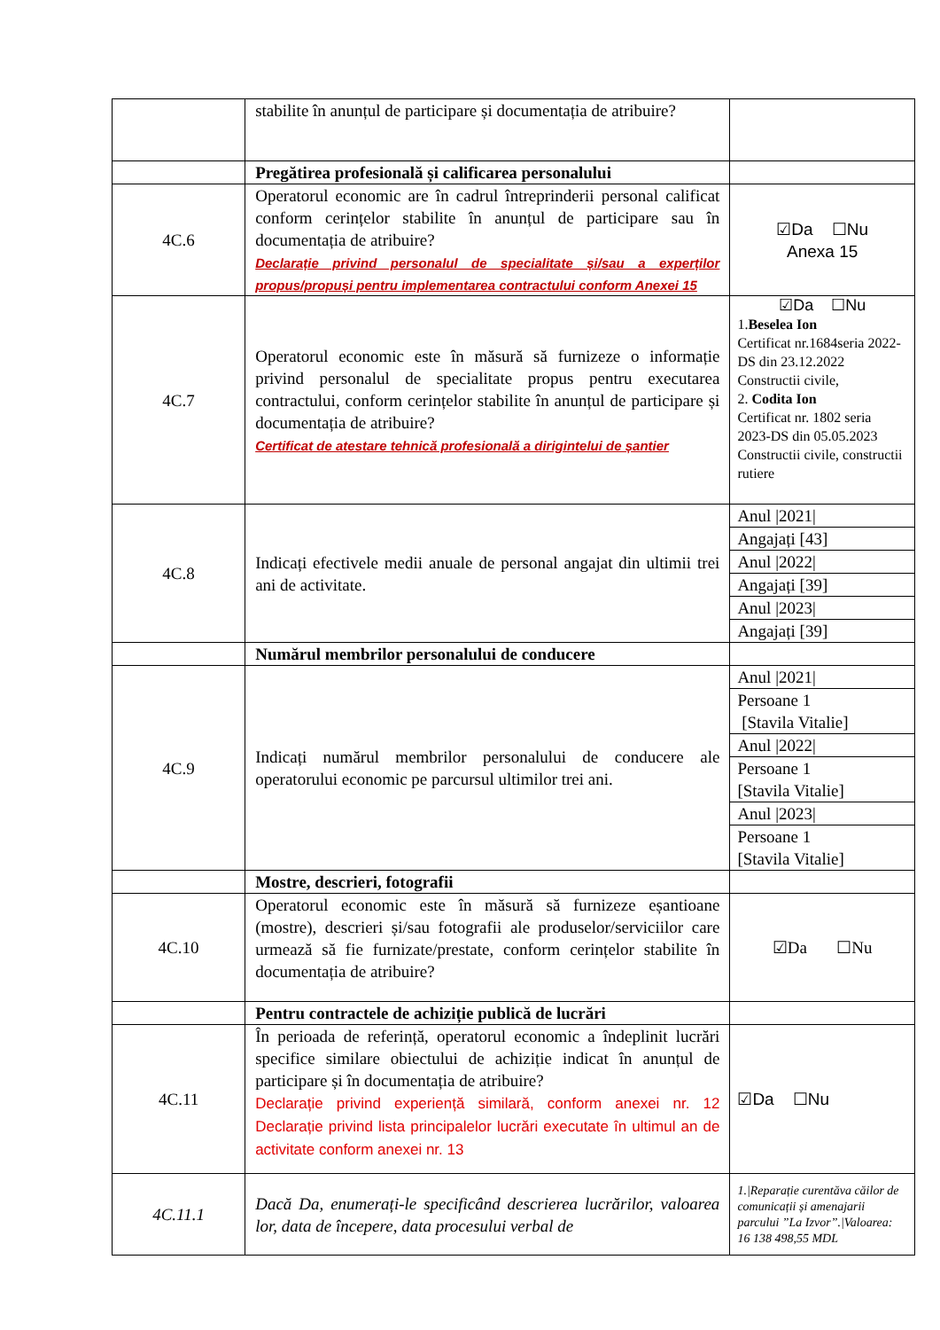| | stabilite în anunțul de participare și documentația de atribuire? | |
| | Pregătirea profesională și calificarea personalului | |
| 4C.6 | Operatorul economic are în cadrul întreprinderii personal calificat conform cerințelor stabilite în anunțul de participare sau în documentația de atribuire? Declarație privind personalul de specialitate și/sau a experților propus/propuși pentru implementarea contractului conform Anexei 15 | ☑Da ☐Nu Anexa 15 |
| 4C.7 | Operatorul economic este în măsură să furnizeze o informație privind personalul de specialitate propus pentru executarea contractului, conform cerințelor stabilite în anunțul de participare și documentația de atribuire? Certificat de atestare tehnică profesională a dirigintelui de șantier | ☑Da ☐Nu 1. Beselea Ion Certificat nr.1684seria 2022-DS din 23.12.2022 Constructii civile, 2. Codita Ion Certificat nr. 1802 seria 2023-DS din 05.05.2023 Constructii civile, constructii rutiere |
| 4C.8 | Indicați efectivele medii anuale de personal angajat din ultimii trei ani de activitate. | Anul /2021/ |
| | | Angajați [43] |
| | | Anul /2022/ |
| | | Angajați [39] |
| | | Anul /2023/ |
| | | Angajați [39] |
| | Numărul membrilor personalului de conducere | |
| 4C.9 | Indicați numărul membrilor personalului de conducere ale operatorului economic pe parcursul ultimilor trei ani. | Anul /2021/ |
| | | Persoane 1 [Stavila Vitalie] |
| | | Anul /2022/ |
| | | Persoane 1 [Stavila Vitalie] |
| | | Anul /2023/ |
| | | Persoane 1 [Stavila Vitalie] |
| | Mostre, descrieri, fotografii | |
| 4C.10 | Operatorul economic este în măsură să furnizeze eșantioane (mostre), descrieri și/sau fotografii ale produselor/serviciilor care urmează să fie furnizate/prestate, conform cerințelor stabilite în documentația de atribuire? | ☑Da ☐Nu |
| | Pentru contractele de achiziție publică de lucrări | |
| 4C.11 | În perioada de referință, operatorul economic a îndeplinit lucrări specifice similare obiectului de achiziție indicat în anunțul de participare și în documentația de atribuire? Declarație privind experiență similară, conform anexei nr. 12 Declarație privind lista principalelor lucrări executate în ultimul an de activitate conform anexei nr. 13 | ☑Da ☐Nu |
| 4C.11.1 | Dacă Da, enumerați-le specificând descrierea lucrărilor, valoarea lor, data de începere, data procesului verbal de | 1./Reparație curentăva căilor de comunicații și amenajarii parcului ”La Izvor”./Valoarea: 16 138 498,55 MDL |